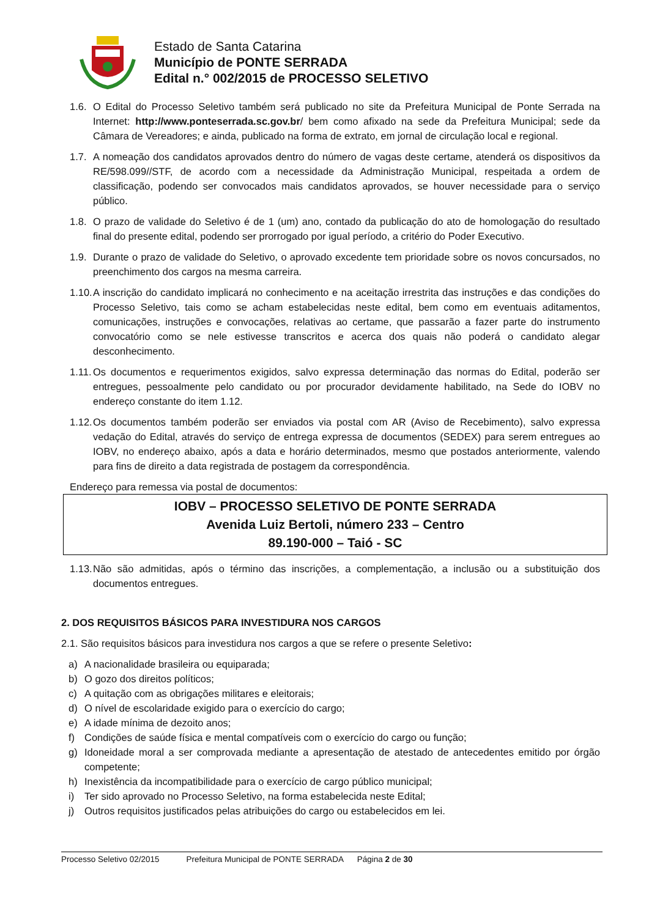Estado de Santa Catarina
Município de PONTE SERRADA
Edital n.° 002/2015 de PROCESSO SELETIVO
1.6. O Edital do Processo Seletivo também será publicado no site da Prefeitura Municipal de Ponte Serrada na Internet: http://www.ponteserrada.sc.gov.br/ bem como afixado na sede da Prefeitura Municipal; sede da Câmara de Vereadores; e ainda, publicado na forma de extrato, em jornal de circulação local e regional.
1.7. A nomeação dos candidatos aprovados dentro do número de vagas deste certame, atenderá os dispositivos da RE/598.099//STF, de acordo com a necessidade da Administração Municipal, respeitada a ordem de classificação, podendo ser convocados mais candidatos aprovados, se houver necessidade para o serviço público.
1.8. O prazo de validade do Seletivo é de 1 (um) ano, contado da publicação do ato de homologação do resultado final do presente edital, podendo ser prorrogado por igual período, a critério do Poder Executivo.
1.9. Durante o prazo de validade do Seletivo, o aprovado excedente tem prioridade sobre os novos concursados, no preenchimento dos cargos na mesma carreira.
1.10. A inscrição do candidato implicará no conhecimento e na aceitação irrestrita das instruções e das condições do Processo Seletivo, tais como se acham estabelecidas neste edital, bem como em eventuais aditamentos, comunicações, instruções e convocações, relativas ao certame, que passarão a fazer parte do instrumento convocatório como se nele estivesse transcritos e acerca dos quais não poderá o candidato alegar desconhecimento.
1.11. Os documentos e requerimentos exigidos, salvo expressa determinação das normas do Edital, poderão ser entregues, pessoalmente pelo candidato ou por procurador devidamente habilitado, na Sede do IOBV no endereço constante do item 1.12.
1.12. Os documentos também poderão ser enviados via postal com AR (Aviso de Recebimento), salvo expressa vedação do Edital, através do serviço de entrega expressa de documentos (SEDEX) para serem entregues ao IOBV, no endereço abaixo, após a data e horário determinados, mesmo que postados anteriormente, valendo para fins de direito a data registrada de postagem da correspondência.
Endereço para remessa via postal de documentos:
IOBV – PROCESSO SELETIVO DE PONTE SERRADA
Avenida Luiz Bertoli, número 233 – Centro
89.190-000 – Taió - SC
1.13. Não são admitidas, após o término das inscrições, a complementação, a inclusão ou a substituição dos documentos entregues.
2. DOS REQUISITOS BÁSICOS PARA INVESTIDURA NOS CARGOS
2.1. São requisitos básicos para investidura nos cargos a que se refere o presente Seletivo:
a) A nacionalidade brasileira ou equiparada;
b) O gozo dos direitos políticos;
c) A quitação com as obrigações militares e eleitorais;
d) O nível de escolaridade exigido para o exercício do cargo;
e) A idade mínima de dezoito anos;
f) Condições de saúde física e mental compatíveis com o exercício do cargo ou função;
g) Idoneidade moral a ser comprovada mediante a apresentação de atestado de antecedentes emitido por órgão competente;
h) Inexistência da incompatibilidade para o exercício de cargo público municipal;
i) Ter sido aprovado no Processo Seletivo, na forma estabelecida neste Edital;
j) Outros requisitos justificados pelas atribuições do cargo ou estabelecidos em lei.
Processo Seletivo 02/2015 Prefeitura Municipal de PONTE SERRADA Página 2 de 30